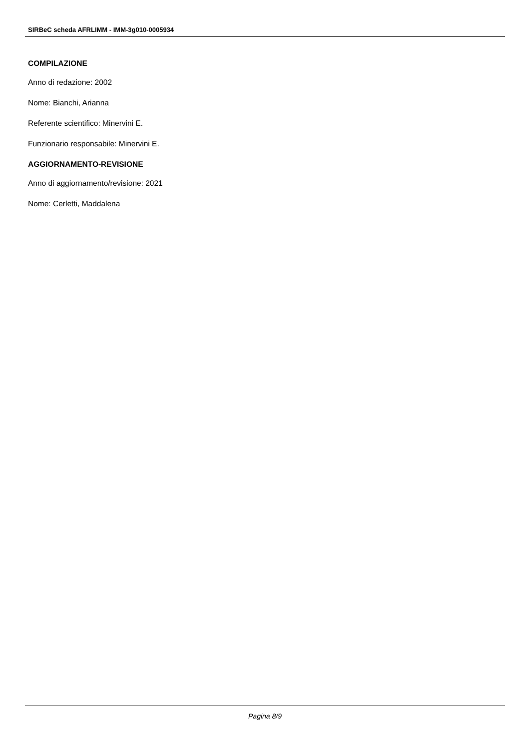SIRBeC scheda AFRLIMM - IMM-3g010-0005934
COMPILAZIONE
Anno di redazione: 2002
Nome: Bianchi, Arianna
Referente scientifico: Minervini E.
Funzionario responsabile: Minervini E.
AGGIORNAMENTO-REVISIONE
Anno di aggiornamento/revisione: 2021
Nome: Cerletti, Maddalena
Pagina 8/9